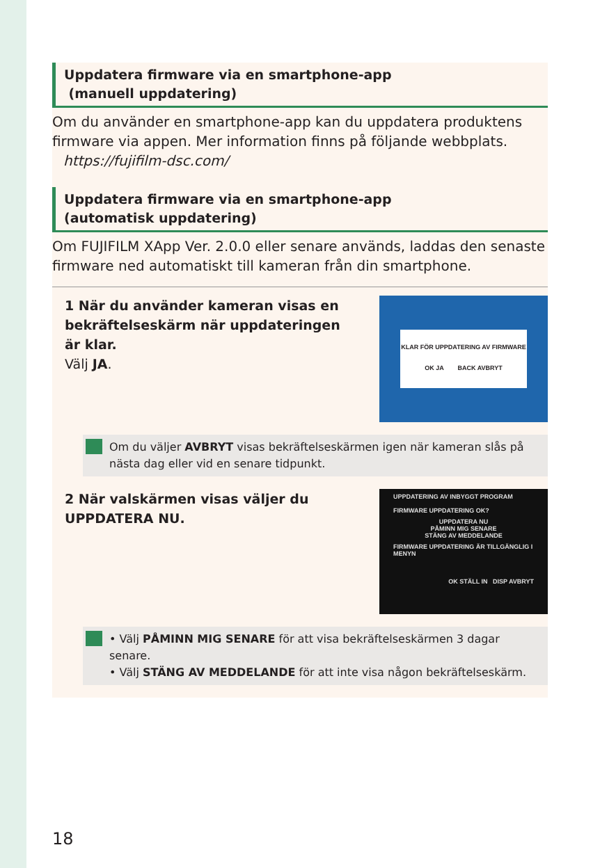Uppdatera firmware via en smartphone-app
(manuell uppdatering)
Om du använder en smartphone-app kan du uppdatera produktens firmware via appen. Mer information finns på följande webbplats.
https://fujifilm-dsc.com/
Uppdatera firmware via en smartphone-app
(automatisk uppdatering)
Om FUJIFILM XApp Ver. 2.0.0 eller senare används, laddas den senaste firmware ned automatiskt till kameran från din smartphone.
1 När du använder kameran visas en
bekräftelseskärm när uppdateringen
är klar.
Välj JA.
KLAR FÖR UPPDATERING AV FIRMWARE
OK JA BACK AVBRYT
Om du väljer AVBRYT visas bekräftelseskärmen igen när kameran slås på nästa dag eller vid en senare tidpunkt.
2 När valskärmen visas väljer du
UPPDATERA NU.
UPPDATERING AV INBYGGT PROGRAM
FIRMWARE UPPDATERING OK?
UPPDATERA NU
PÅMINN MIG SENARE
STÄNG AV MEDDELANDE
FIRMWARE UPPDATERING ÄR TILLGÄNGLIG I MENYN
OK STÄLL IN DISP AVBRYT
• Välj PÅMINN MIG SENARE för att visa bekräftelseskärmen 3 dagar senare.
• Välj STÄNG AV MEDDELANDE för att inte visa någon bekräftelseskärm.
18